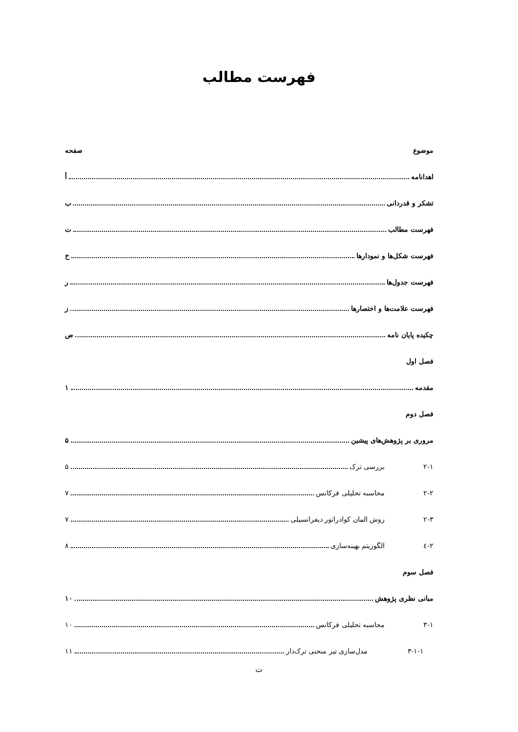فهرست مطالب
موضوع صفحه
اهدانامه أ
تشکر و قدردانی ب
فهرست مطالب ت
فهرست شکل‌ها و نمودارها خ
فهرست جدول‌ها ر
فهرست علامت‌ها و اختصارها ز
چکیده پایان نامه ص
فصل اول
مقدمه ۱
فصل دوم
مروری بر پژوهش‌های پیشین ۵
۲-۱ بررسی ترک ۵
۲-۲ محاسبه تحلیلی فرکانس ۷
۲-۳ روش المان کوادراتور دیفرانسیلی ۷
۲-٤ الگوریتم بهینه‌سازی ۸
فصل سوم
مبانی نظری پژوهش ۱۰
۳-۱ محاسبه تحلیلی فرکانس ۱۰
۳-۱-۱ مدل‌سازی تیر منحنی ترک‌دار ۱۱
ت